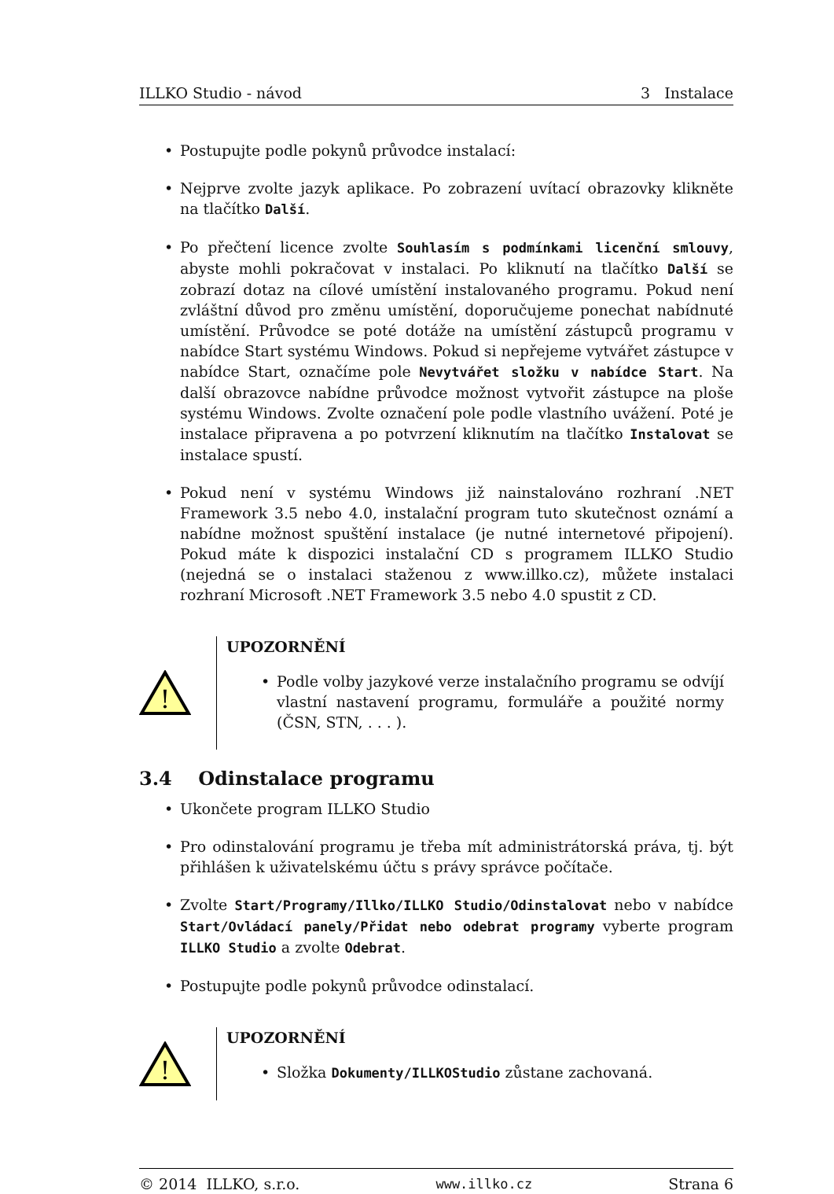ILLKO Studio - návod 3 Instalace
• Postupujte podle pokynů průvodce instalací:
• Nejprve zvolte jazyk aplikace. Po zobrazení uvítací obrazovky klikněte na tlačítko Další.
• Po přečtení licence zvolte Souhlasím s podmínkami licenční smlouvy, abyste mohli pokračovat v instalaci. Po kliknutí na tlačítko Další se zobrazí dotaz na cílové umístění instalovaného programu. Pokud není zvláštní důvod pro změnu umístění, doporučujeme ponechat nabídnuté umístění. Průvodce se poté dotáže na umístění zástupců programu v nabídce Start systému Windows. Pokud si nepřejeme vytvářet zástupce v nabídce Start, označíme pole Nevytvářet složku v nabídce Start. Na další obrazovce nabídne průvodce možnost vytvořit zástupce na ploše systému Windows. Zvolte označení pole podle vlastního uvážení. Poté je instalace připravena a po potvrzení kliknutím na tlačítko Instalovat se instalace spustí.
• Pokud není v systému Windows již nainstalováno rozhraní .NET Framework 3.5 nebo 4.0, instalační program tuto skutečnost oznámí a nabídne možnost spuštění instalace (je nutné internetové připojení). Pokud máte k dispozici instalační CD s programem ILLKO Studio (nejedná se o instalaci staženou z www.illko.cz), můžete instalaci rozhraní Microsoft .NET Framework 3.5 nebo 4.0 spustit z CD.
!
UPOZORNĚNÍ
• Podle volby jazykové verze instalačního programu se odvíjí vlastní nastavení programu, formuláře a použité normy (ČSN, STN, . . . ).
3.4 Odinstalace programu
• Ukončete program ILLKO Studio
• Pro odinstalování programu je třeba mít administrátorská práva, tj. být přihlášen k uživatelskému účtu s právy správce počítače.
• Zvolte Start/Programy/Illko/ILLKO Studio/Odinstalovat nebo v nabídce Start/Ovládací panely/Přidat nebo odebrat programy vyberte program ILLKO Studio a zvolte Odebrat.
• Postupujte podle pokynů průvodce odinstalací.
!
UPOZORNĚNÍ
• Složka Dokumenty/ILLKOStudio zůstane zachovaná.
© 2014 ILLKO, s.r.o. www.illko.cz Strana 6